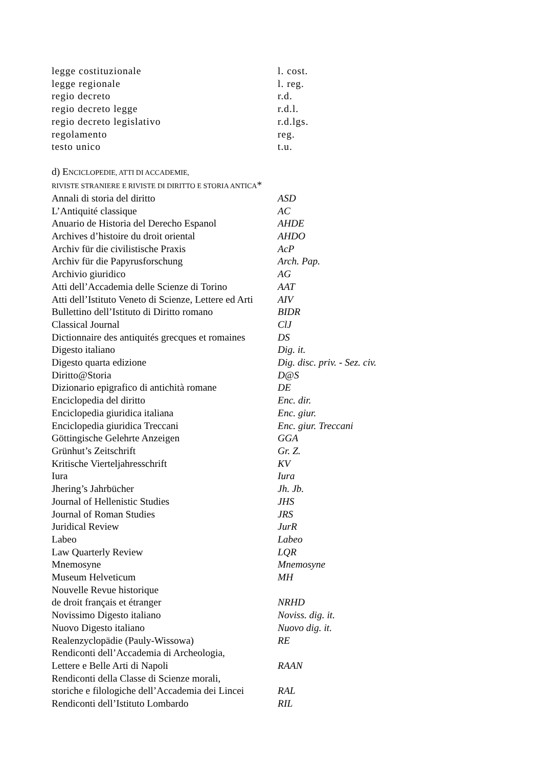| legge costituzionale | l. cost. |
| legge regionale | l. reg. |
| regio decreto | r.d. |
| regio decreto legge | r.d.l. |
| regio decreto legislativo | r.d.lgs. |
| regolamento | reg. |
| testo unico | t.u. |
d) ENCICLOPEDIE, ATTI DI ACCADEMIE,
RIVISTE STRANIERE E RIVISTE DI DIRITTO E STORIA ANTICA*
| Annali di storia del diritto | ASD |
| L’Antiquité classique | AC |
| Anuario de Historia del Derecho Espanol | AHDE |
| Archives d’histoire du droit oriental | AHDO |
| Archiv für die civilistische Praxis | AcP |
| Archiv für die Papyrusforschung | Arch. Pap. |
| Archivio giuridico | AG |
| Atti dell’Accademia delle Scienze di Torino | AAT |
| Atti dell’Istituto Veneto di Scienze, Lettere ed Arti | AIV |
| Bullettino dell’Istituto di Diritto romano | BIDR |
| Classical Journal | ClJ |
| Dictionnaire des antiquités grecques et romaines | DS |
| Digesto italiano | Dig. it. |
| Digesto quarta edizione | Dig. disc. priv. - Sez. civ. |
| Diritto@Storia | D@S |
| Dizionario epigrafico di antichità romane | DE |
| Enciclopedia del diritto | Enc. dir. |
| Enciclopedia giuridica italiana | Enc. giur. |
| Enciclopedia giuridica Treccani | Enc. giur. Treccani |
| Göttingische Gelehrte Anzeigen | GGA |
| Grünhut’s Zeitschrift | Gr. Z. |
| Kritische Vierteljahresschrift | KV |
| Iura | Iura |
| Jhering’s Jahrbücher | Jh. Jb. |
| Journal of Hellenistic Studies | JHS |
| Journal of Roman Studies | JRS |
| Juridical Review | JurR |
| Labeo | Labeo |
| Law Quarterly Review | LQR |
| Mnemosyne | Mnemosyne |
| Museum Helveticum | MH |
| Nouvelle Revue historique de droit français et étranger | NRHD |
| Novissimo Digesto italiano | Noviss. dig. it. |
| Nuovo Digesto italiano | Nuovo dig. it. |
| Realenzyclopädie (Pauly-Wissowa) | RE |
| Rendiconti dell’Accademia di Archeologia, Lettere e Belle Arti di Napoli | RAAN |
| Rendiconti della Classe di Scienze morali, storiche e filologiche dell’Accademia dei Lincei | RAL |
| Rendiconti dell’Istituto Lombardo | RIL |